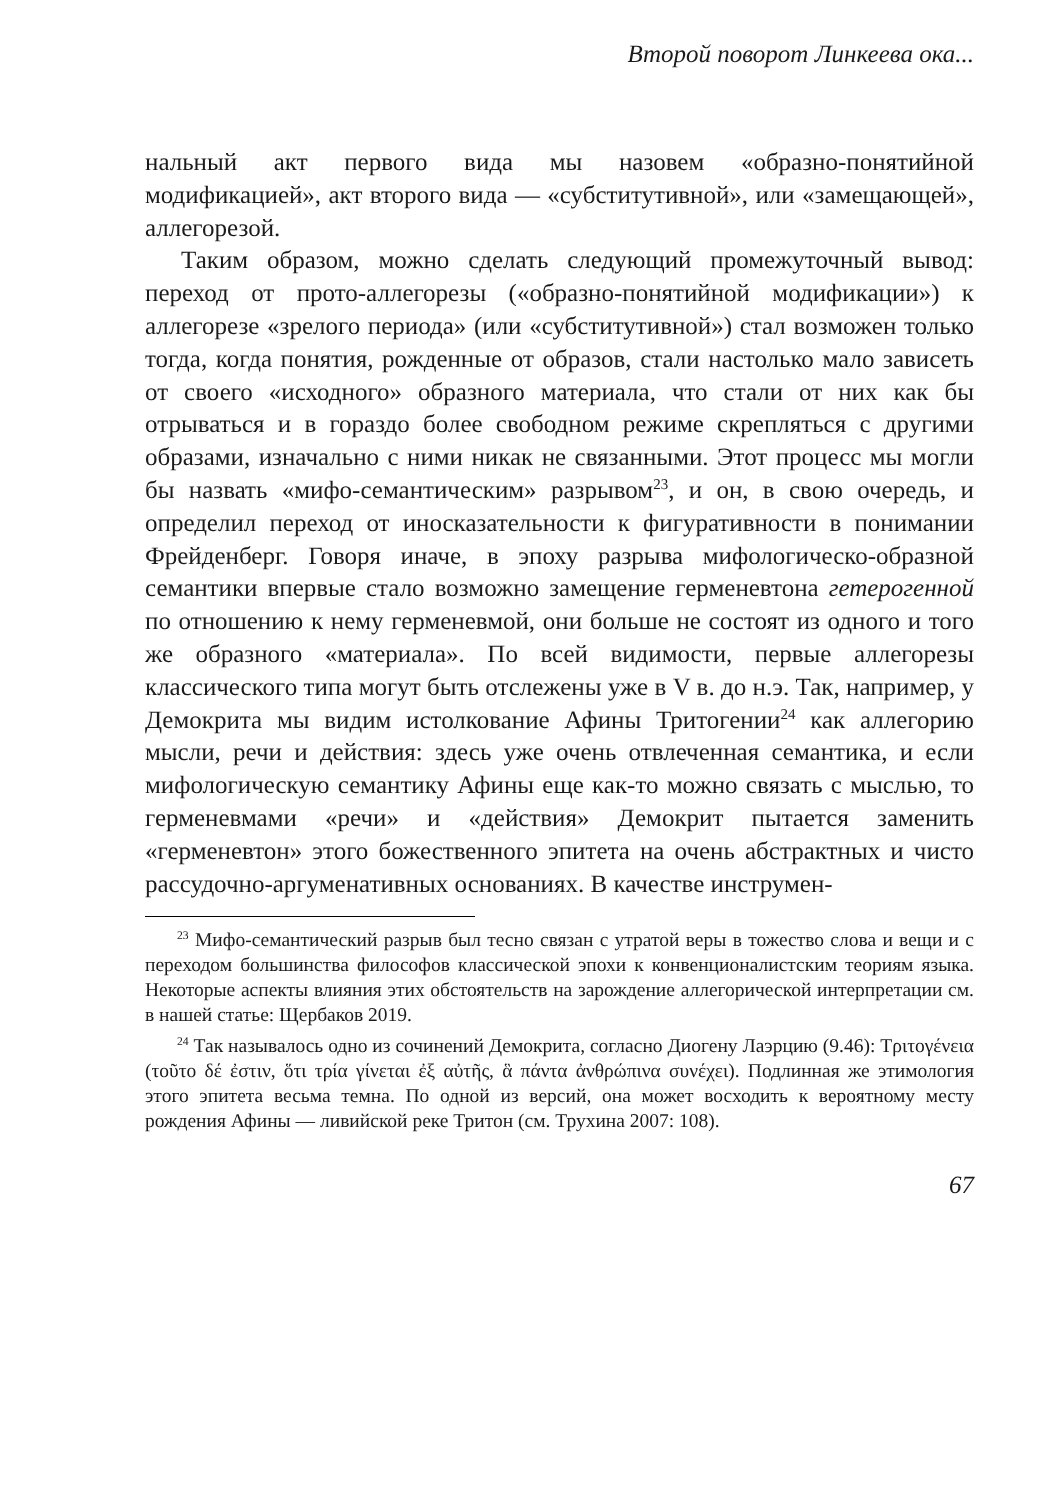Второй поворот Линкеева ока...
нальный акт первого вида мы назовем «образно-понятийной модификацией», акт второго вида — «субститутивной», или «замещающей», аллегорезой.
Таким образом, можно сделать следующий промежуточный вывод: переход от прото-аллегорезы («образно-понятийной модификации») к аллегорезе «зрелого периода» (или «субститутивной») стал возможен только тогда, когда понятия, рожденные от образов, стали настолько мало зависеть от своего «исходного» образного материала, что стали от них как бы отрываться и в гораздо более свободном режиме скрепляться с другими образами, изначально с ними никак не связанными. Этот процесс мы могли бы назвать «мифо-семантическим» разрывом<sup>23</sup>, и он, в свою очередь, и определил переход от иносказательности к фигуративности в понимании Фрейденберг. Говоря иначе, в эпоху разрыва мифологическо-образной семантики впервые стало возможно замещение герменевтона гетерогенной по отношению к нему герменевмой, они больше не состоят из одного и того же образного «материала». По всей видимости, первые аллегорезы классического типа могут быть отслежены уже в V в. до н.э. Так, например, у Демокрита мы видим истолкование Афины Тритогении<sup>24</sup> как аллегорию мысли, речи и действия: здесь уже очень отвлеченная семантика, и если мифологическую семантику Афины еще как-то можно связать с мыслью, то герменевмами «речи» и «действия» Демокрит пытается заменить «герменевтон» этого божественного эпитета на очень абстрактных и чисто рассудочно-аргуменативных основаниях. В качестве инструмен-
<sup>23</sup> Мифо-семантический разрыв был тесно связан с утратой веры в тожество слова и вещи и с переходом большинства философов классической эпохи к конвенционалистским теориям языка. Некоторые аспекты влияния этих обстоятельств на зарождение аллегорической интерпретации см. в нашей статье: Щербаков 2019.
<sup>24</sup> Так называлось одно из сочинений Демокрита, согласно Диогену Лаэрцию (9.46): Τριτογένεια (τοῦτο δέ ἐστιν, ὅτι τρία γίνεται ἐξ αὐτῆς, ἃ πάντα ἀνθρώπινα συνέχει). Подлинная же этимология этого эпитета весьма темна. По одной из версий, она может восходить к вероятному месту рождения Афины — ливийской реке Тритон (см. Трухина 2007: 108).
67